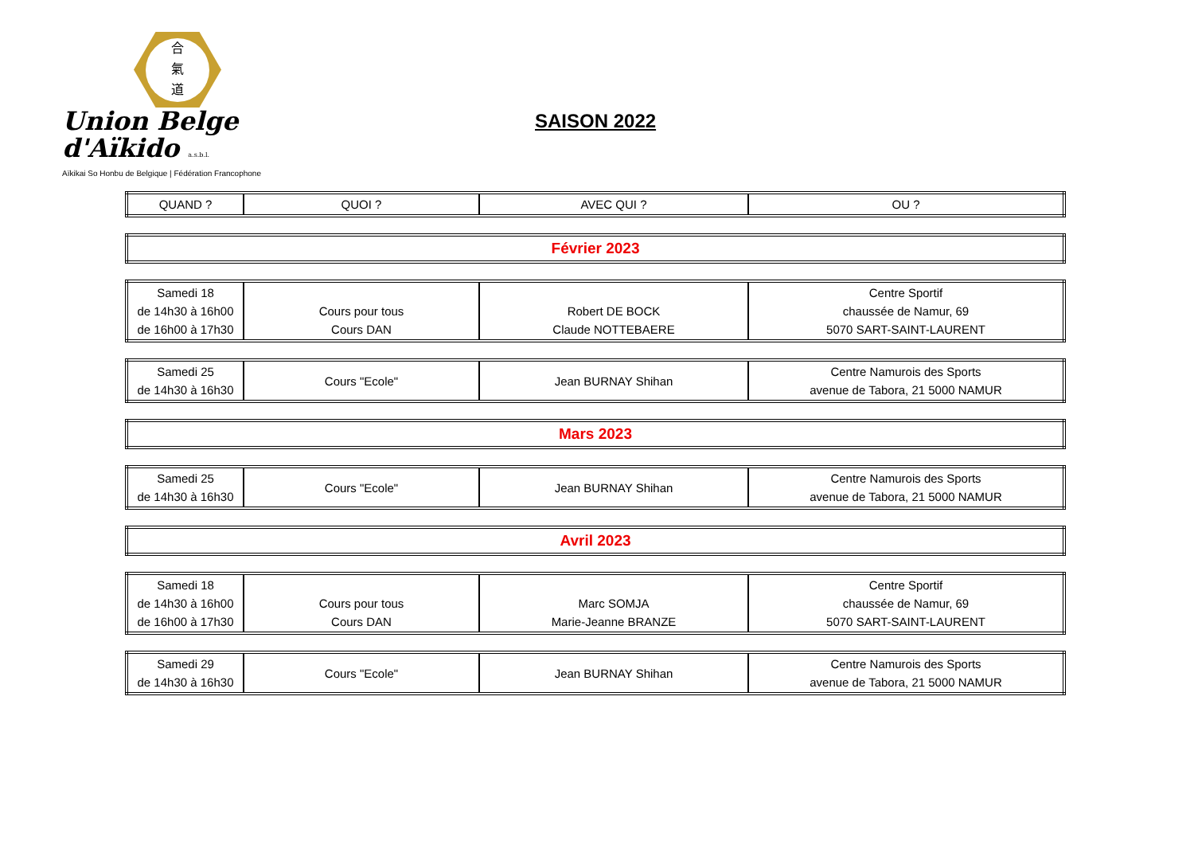合
氣
道
Union Belge d'Aïkido a.s.b.l.
Aïkikai So Honbu de Belgique | Fédération Francophone
SAISON 2022
| QUAND ? | QUOI ? | AVEC QUI ? | OU ? |
| --- | --- | --- | --- |
| Février 2023 |
| Samedi 18 de 14h30 à 16h00 de 16h00 à 17h30 | Cours pour tous Cours DAN | Robert DE BOCK Claude NOTTEBAERE | Centre Sportif chaussée de Namur, 69 5070 SART-SAINT-LAURENT |
| Samedi 25 de 14h30 à 16h30 | Cours "Ecole" | Jean BURNAY Shihan | Centre Namurois des Sports avenue de Tabora, 21 5000 NAMUR |
| Mars 2023 |
| Samedi 25 de 14h30 à 16h30 | Cours "Ecole" | Jean BURNAY Shihan | Centre Namurois des Sports avenue de Tabora, 21 5000 NAMUR |
| Avril 2023 |
| Samedi 18 de 14h30 à 16h00 de 16h00 à 17h30 | Cours pour tous Cours DAN | Marc SOMJA Marie-Jeanne BRANZE | Centre Sportif chaussée de Namur, 69 5070 SART-SAINT-LAURENT |
| Samedi 29 de 14h30 à 16h30 | Cours "Ecole" | Jean BURNAY Shihan | Centre Namurois des Sports avenue de Tabora, 21 5000 NAMUR |